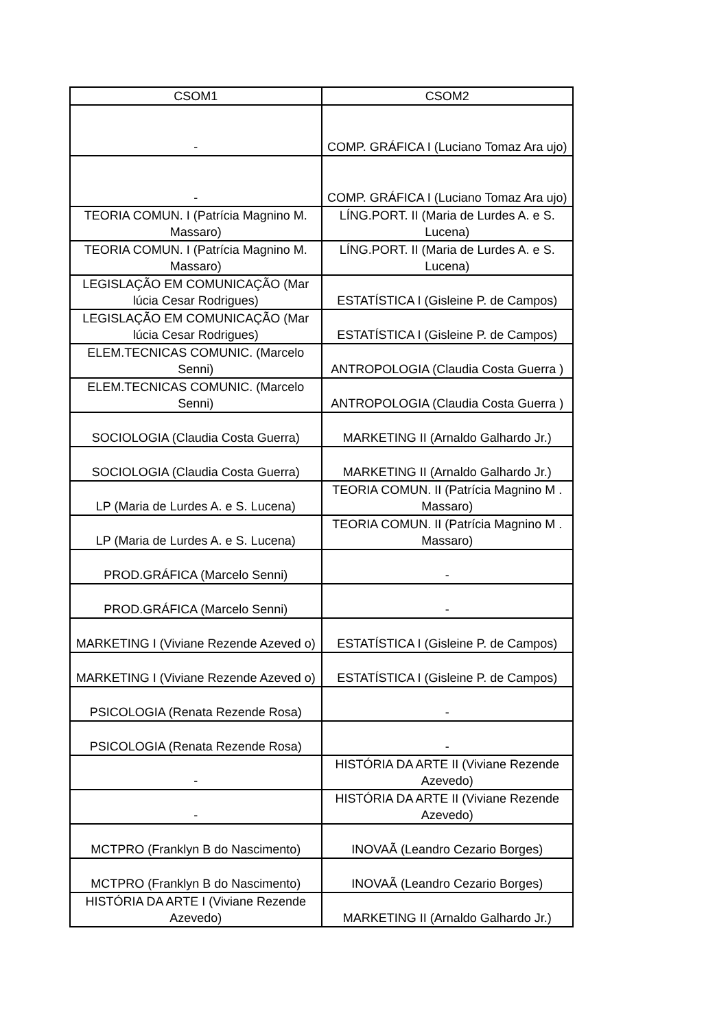| CSOM1 | CSOM2 |
| --- | --- |
| - | COMP. GRÁFICA I (Luciano Tomaz Ara ujo) |
| - | COMP. GRÁFICA I (Luciano Tomaz Ara ujo) |
| TEORIA COMUN. I (Patrícia Magnino M. Massaro) | LÍNG.PORT. II (Maria de Lurdes A. e S. Lucena) |
| TEORIA COMUN. I (Patrícia Magnino M. Massaro) | LÍNG.PORT. II (Maria de Lurdes A. e S. Lucena) |
| LEGISLAÇÃO EM COMUNICAÇÃO (Mar lúcia Cesar Rodrigues) | ESTATÍSTICA I (Gisleine P. de Campos) |
| LEGISLAÇÃO EM COMUNICAÇÃO (Mar lúcia Cesar Rodrigues) | ESTATÍSTICA I (Gisleine P. de Campos) |
| ELEM.TECNICAS COMUNIC. (Marcelo Senni) | ANTROPOLOGIA (Claudia Costa Guerra ) |
| ELEM.TECNICAS COMUNIC. (Marcelo Senni) | ANTROPOLOGIA (Claudia Costa Guerra ) |
| SOCIOLOGIA (Claudia Costa Guerra) | MARKETING II (Arnaldo Galhardo Jr.) |
| SOCIOLOGIA (Claudia Costa Guerra) | MARKETING II (Arnaldo Galhardo Jr.) |
| LP (Maria de Lurdes A. e S. Lucena) | TEORIA COMUN. II (Patrícia Magnino M . Massaro) |
| LP (Maria de Lurdes A. e S. Lucena) | TEORIA COMUN. II (Patrícia Magnino M . Massaro) |
| PROD.GRÁFICA (Marcelo Senni) | - |
| PROD.GRÁFICA (Marcelo Senni) | - |
| MARKETING I (Viviane Rezende Azeved o) | ESTATÍSTICA I (Gisleine P. de Campos) |
| MARKETING I (Viviane Rezende Azeved o) | ESTATÍSTICA I (Gisleine P. de Campos) |
| PSICOLOGIA (Renata Rezende Rosa) | - |
| PSICOLOGIA (Renata Rezende Rosa) | - |
| - | HISTÓRIA DA ARTE II (Viviane Rezende Azevedo) |
| - | HISTÓRIA DA ARTE II (Viviane Rezende Azevedo) |
| MCTPRO (Franklyn B do Nascimento) | INOVAÃ (Leandro Cezario Borges) |
| MCTPRO (Franklyn B do Nascimento) | INOVAÃ (Leandro Cezario Borges) |
| HISTÓRIA DA ARTE I (Viviane Rezende Azevedo) | MARKETING II (Arnaldo Galhardo Jr.) |